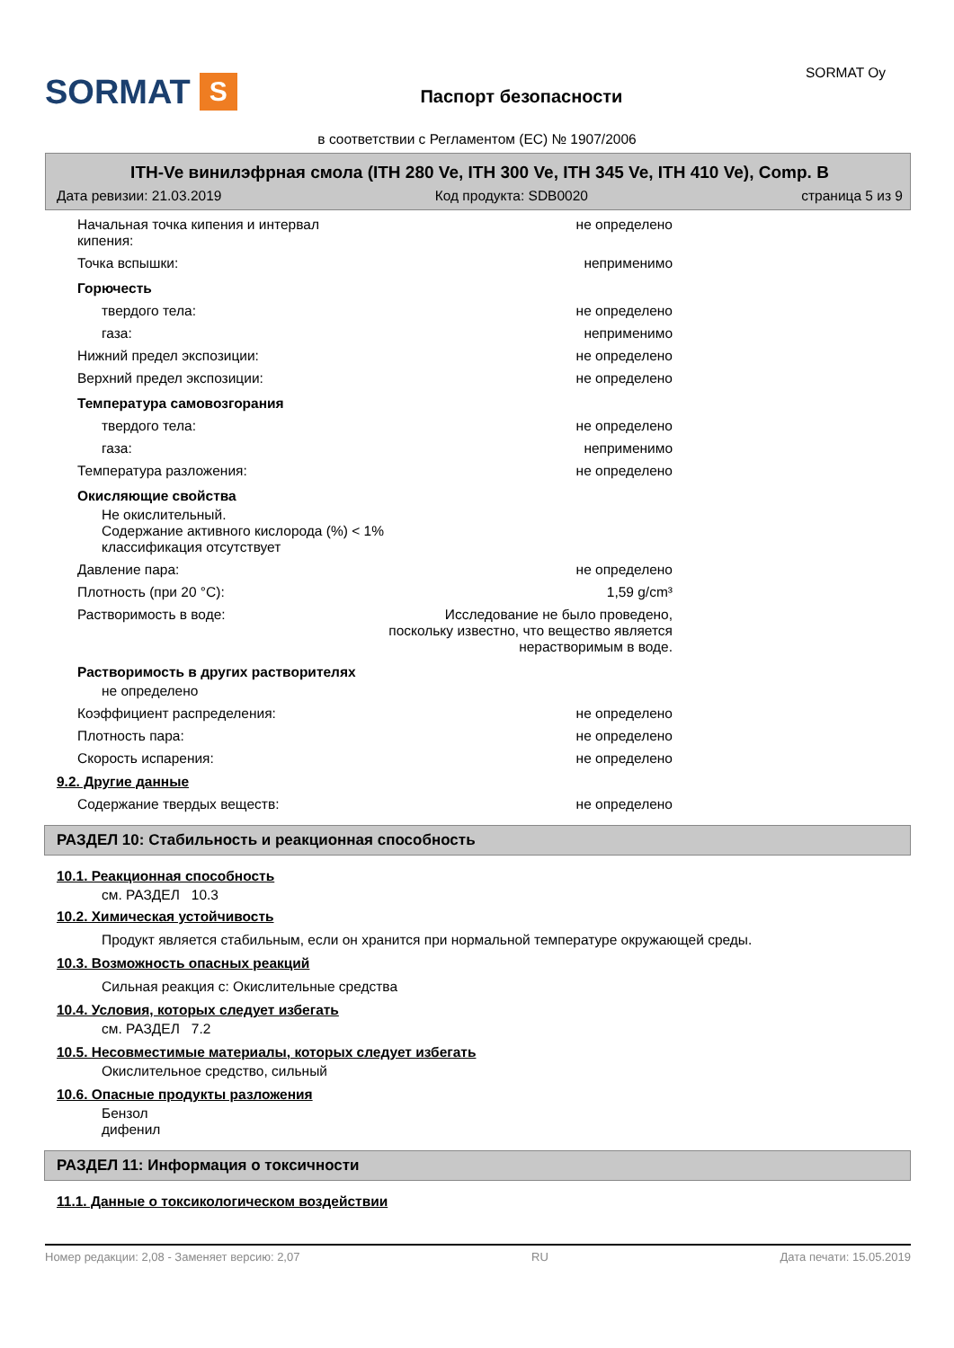SORMAT S
Паспорт безопасности
SORMAT Oy
в соответствии с Регламентом (ЕС) № 1907/2006
ITH-Ve винилэфрная смола (ITH 280 Ve, ITH 300 Ve, ITH 345 Ve, ITH 410 Ve), Comp. B
Дата ревизии: 21.03.2019 Код продукта: SDB0020 страница 5 из 9
Начальная точка кипения и интервал
кипения: не определено
Точка вспышки: неприменимо
Горючесть
твердого тела: не определено
газа: неприменимо
Нижний предел экспозиции: не определено
Верхний предел экспозиции: не определено
Температура самовозгорания
твердого тела: не определено
газа: неприменимо
Температура разложения: не определено
Окисляющие свойства
Не окислительный.
Содержание активного кислорода (%) < 1%
классификация отсутствует
Давление пара: не определено
Плотность (при 20 °C): 1,59 g/cm³
Растворимость в воде: Исследование не было проведено,
поскольку известно, что вещество является
нерастворимым в воде.
Растворимость в других растворителях
не определено
Коэффициент распределения: не определено
Плотность пара: не определено
Скорость испарения: не определено
9.2. Другие данные
Содержание твердых веществ: не определено
РАЗДЕЛ 10: Стабильность и реакционная способность
10.1. Реакционная способность
см. РАЗДЕЛ 10.3
10.2. Химическая устойчивость
Продукт является стабильным, если он хранится при нормальной температуре окружающей среды.
10.3. Возможность опасных реакций
Сильная реакция с: Окислительные средства
10.4. Условия, которых следует избегать
см. РАЗДЕЛ 7.2
10.5. Несовместимые материалы, которых следует избегать
Окислительное средство, сильный
10.6. Опасные продукты разложения
Бензол
дифенил
РАЗДЕЛ 11: Информация о токсичности
11.1. Данные о токсикологическом воздействии
Номер редакции: 2,08 - Заменяет версию: 2,07 RU Дата печати: 15.05.2019